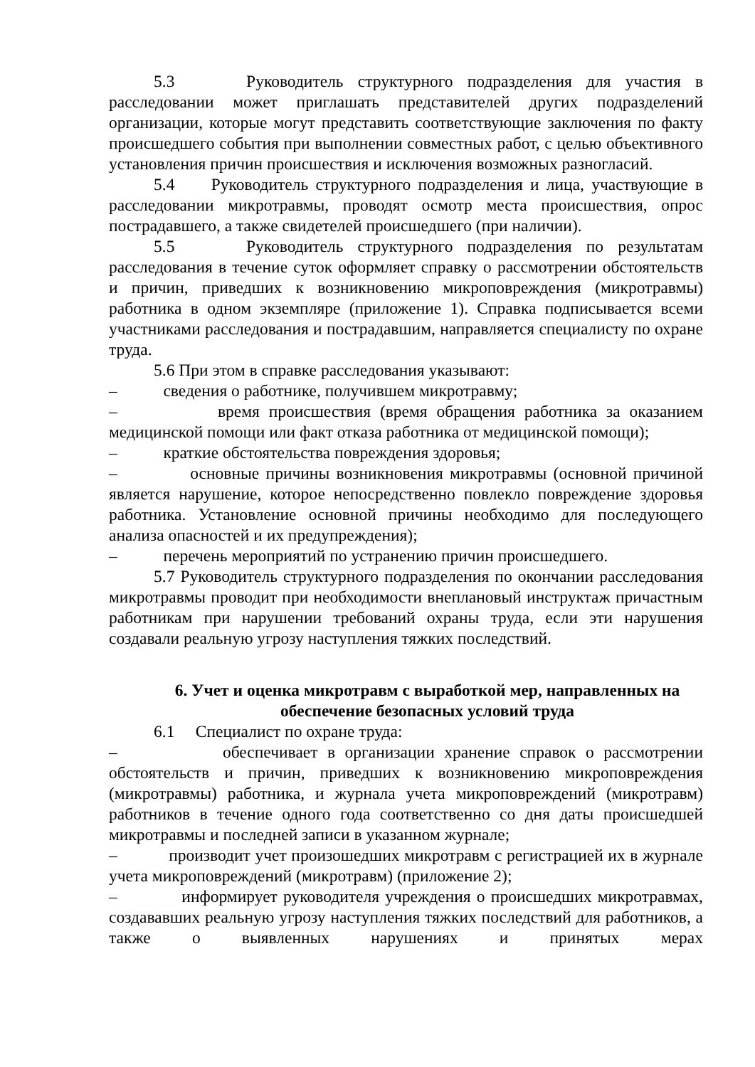5.3 Руководитель структурного подразделения для участия в расследовании может приглашать представителей других подразделений организации, которые могут представить соответствующие заключения по факту происшедшего события при выполнении совместных работ, с целью объективного установления причин происшествия и исключения возможных разногласий.
5.4 Руководитель структурного подразделения и лица, участвующие в расследовании микротравмы, проводят осмотр места происшествия, опрос пострадавшего, а также свидетелей происшедшего (при наличии).
5.5 Руководитель структурного подразделения по результатам расследования в течение суток оформляет справку о рассмотрении обстоятельств и причин, приведших к возникновению микроповреждения (микротравмы) работника в одном экземпляре (приложение 1). Справка подписывается всеми участниками расследования и пострадавшим, направляется специалисту по охране труда.
5.6 При этом в справке расследования указывают:
– сведения о работнике, получившем микротравму;
– время происшествия (время обращения работника за оказанием медицинской помощи или факт отказа работника от медицинской помощи);
– краткие обстоятельства повреждения здоровья;
– основные причины возникновения микротравмы (основной причиной является нарушение, которое непосредственно повлекло повреждение здоровья работника. Установление основной причины необходимо для последующего анализа опасностей и их предупреждения);
– перечень мероприятий по устранению причин происшедшего.
5.7 Руководитель структурного подразделения по окончании расследования микротравмы проводит при необходимости внеплановый инструктаж причастным работникам при нарушении требований охраны труда, если эти нарушения создавали реальную угрозу наступления тяжких последствий.
6. Учет и оценка микротравм с выработкой мер, направленных на обеспечение безопасных условий труда
6.1 Специалист по охране труда:
– обеспечивает в организации хранение справок о рассмотрении обстоятельств и причин, приведших к возникновению микроповреждения (микротравмы) работника, и журнала учета микроповреждений (микротравм) работников в течение одного года соответственно со дня даты происшедшей микротравмы и последней записи в указанном журнале;
– производит учет произошедших микротравм с регистрацией их в журнале учета микроповреждений (микротравм) (приложение 2);
– информирует руководителя учреждения о происшедших микротравмах, создававших реальную угрозу наступления тяжких последствий для работников, а также о выявленных нарушениях и принятых мерах